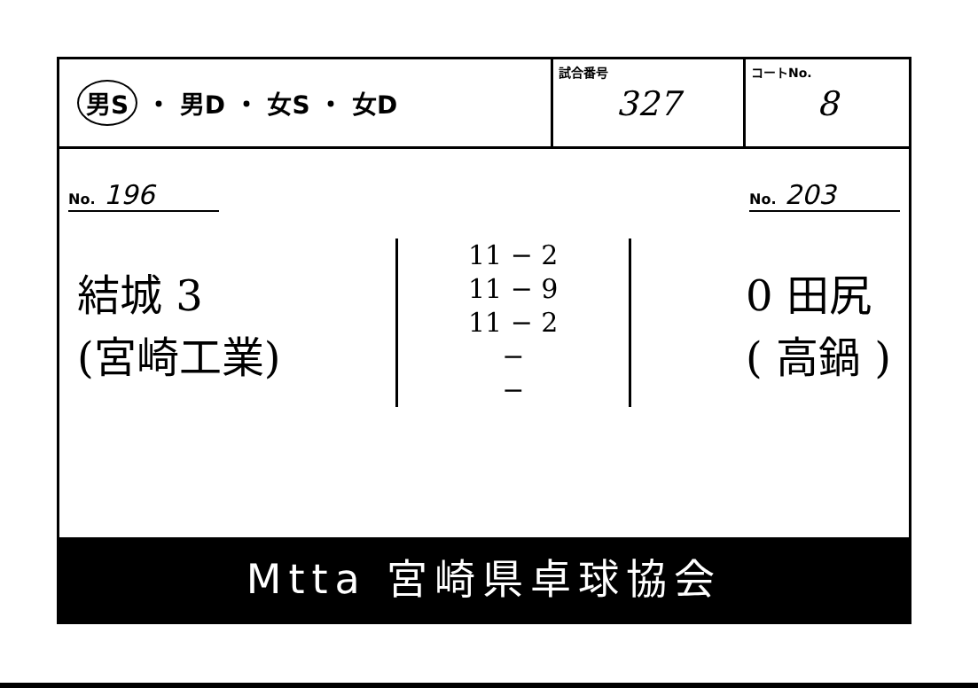男S ・ 男D ・ 女S ・ 女D
試合番号
327
コートNo.
8
No. 196
No. 203
結城 3
(宮崎工業)
11 − 2
11 − 9
11 − 2
−
−
0 田尻
( 高鍋 )
Mtta 宮崎県卓球協会